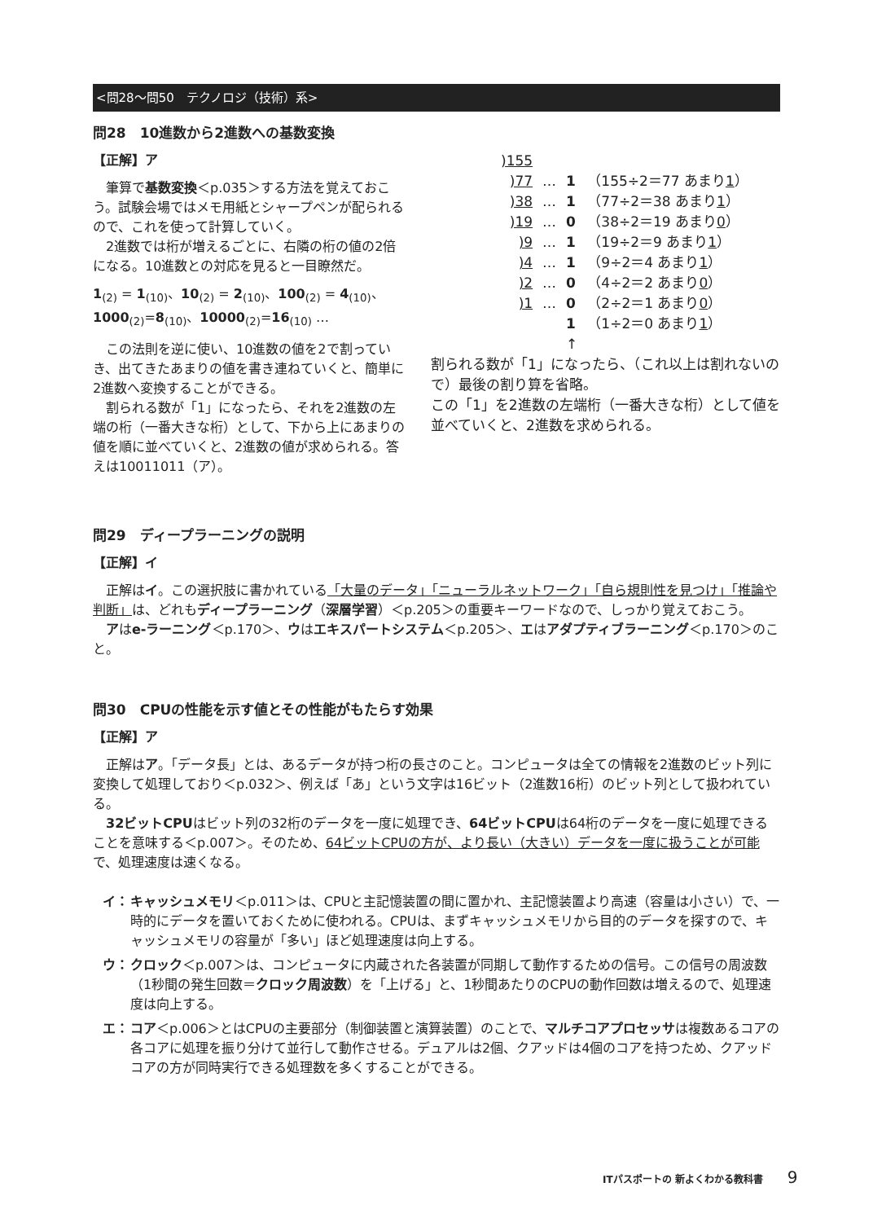<問28～問50　テクノロジ（技術）系>
問28　10進数から2進数への基数変換
【正解】ア
筆算で基数変換＜p.035＞する方法を覚えておこう。試験会場ではメモ用紙とシャープペンが配られるので、これを使って計算していく。
2進数では桁が増えるごとに、右隣の桁の値の2倍になる。10進数との対応を見ると一目瞭然だ。
1<sub>(2)</sub> = 1<sub>(10)</sub>、10<sub>(2)</sub> = 2<sub>(10)</sub>、100<sub>(2)</sub> = 4<sub>(10)</sub>、1000<sub>(2)</sub>=8<sub>(10)</sub>、10000<sub>(2)</sub>=16<sub>(10)</sub> …
この法則を逆に使い、10進数の値を2で割っていき、出てきたあまりの値を書き連ねていくと、簡単に2進数へ変換することができる。
割られる数が「1」になったら、それを2進数の左端の桁（一番大きな桁）として、下から上にあまりの値を順に並べていくと、2進数の値が求められる。答えは10011011（ア）。
| )155 | | | |
| )77 | … | 1 | （155÷2＝77 あまり 1 ） |
| )38 | … | 1 | （77÷2＝38 あまり 1 ） |
| )19 | … | 0 | （38÷2＝19 あまり 0 ） |
| )9 | … | 1 | （19÷2＝9 あまり 1 ） |
| )4 | … | 1 | （9÷2＝4 あまり 1 ） |
| )2 | … | 0 | （4÷2＝2 あまり 0 ） |
| )1 | … | 0 | （2÷2＝1 あまり 0 ） |
| | | 1 | （1÷2＝0 あまり 1 ） |
| | | ↑ | |
割られる数が「1」になったら、（これ以上は割れないので）最後の割り算を省略。
この「1」を2進数の左端桁（一番大きな桁）として値を並べていくと、2進数を求められる。
問29　ディープラーニングの説明
【正解】イ
正解はイ。この選択肢に書かれている「大量のデータ」「ニューラルネットワーク」「自ら規則性を見つけ」「推論や判断」は、どれもディープラーニング（深層学習）＜p.205＞の重要キーワードなので、しっかり覚えておこう。
アはe-ラーニング＜p.170＞、ウはエキスパートシステム＜p.205＞、エはアダプティブラーニング＜p.170＞のこと。
問30　CPUの性能を示す値とその性能がもたらす効果
【正解】ア
正解はア。「データ長」とは、あるデータが持つ桁の長さのこと。コンピュータは全ての情報を2進数のビット列に変換して処理しており＜p.032＞、例えば「あ」という文字は16ビット（2進数16桁）のビット列として扱われている。
32ビットCPUはビット列の32桁のデータを一度に処理でき、64ビットCPUは64桁のデータを一度に処理できることを意味する＜p.007＞。そのため、64ビットCPUの方が、より長い（大きい）データを一度に扱うことが可能で、処理速度は速くなる。
イ： キャッシュメモリ＜p.011＞は、CPUと主記憶装置の間に置かれ、主記憶装置より高速（容量は小さい）で、一時的にデータを置いておくために使われる。CPUは、まずキャッシュメモリから目的のデータを探すので、キャッシュメモリの容量が「多い」ほど処理速度は向上する。
ウ： クロック＜p.007＞は、コンピュータに内蔵された各装置が同期して動作するための信号。この信号の周波数（1秒間の発生回数＝クロック周波数）を「上げる」と、1秒間あたりのCPUの動作回数は増えるので、処理速度は向上する。
エ： コア＜p.006＞とはCPUの主要部分（制御装置と演算装置）のことで、マルチコアプロセッサは複数あるコアの各コアに処理を振り分けて並行して動作させる。デュアルは2個、クアッドは4個のコアを持つため、クアッドコアの方が同時実行できる処理数を多くすることができる。
ITパスポートの 新よくわかる教科書 9